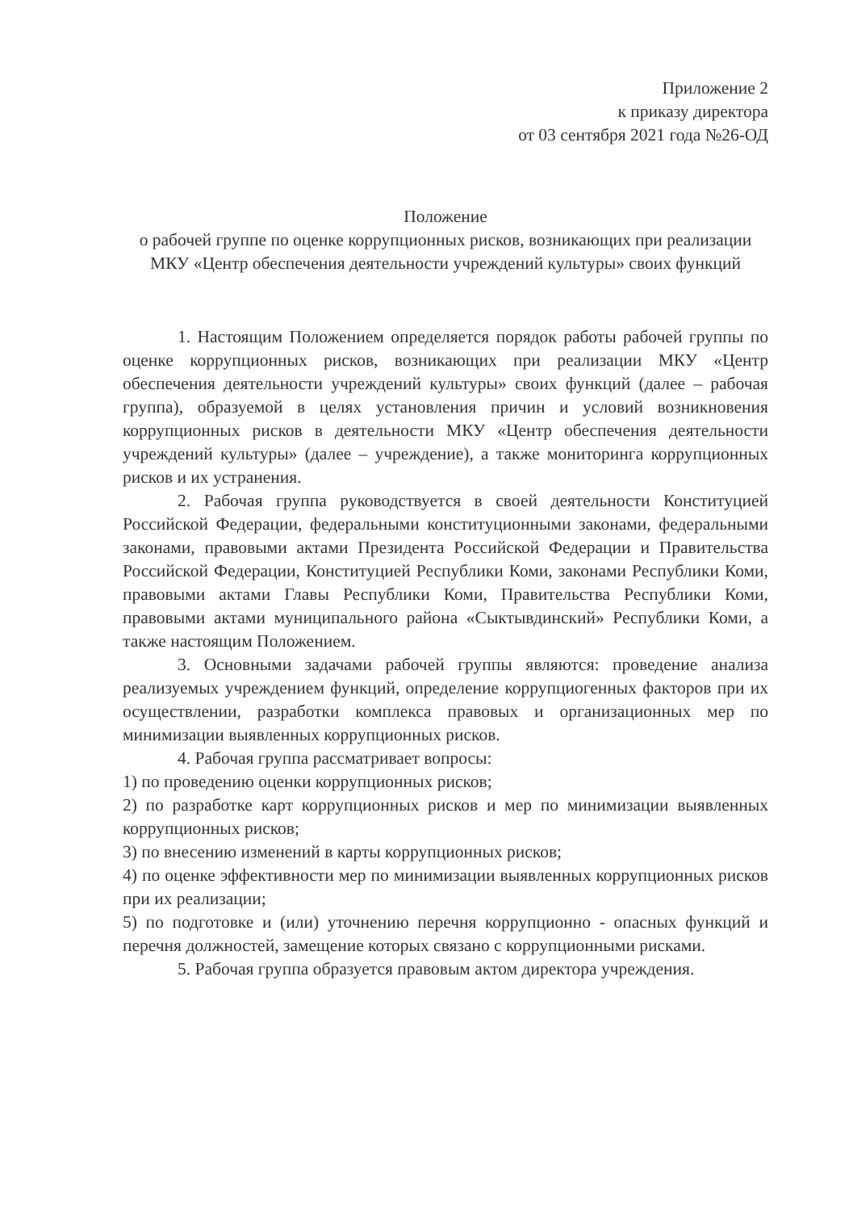Приложение 2
к приказу директора
от 03 сентября 2021 года №26-ОД
Положение
о рабочей группе по оценке коррупционных рисков, возникающих при реализации МКУ «Центр обеспечения деятельности учреждений культуры» своих функций
1. Настоящим Положением определяется порядок работы рабочей группы по оценке коррупционных рисков, возникающих при реализации МКУ «Центр обеспечения деятельности учреждений культуры» своих функций (далее – рабочая группа), образуемой в целях установления причин и условий возникновения коррупционных рисков в деятельности МКУ «Центр обеспечения деятельности учреждений культуры» (далее – учреждение), а также мониторинга коррупционных рисков и их устранения.
2. Рабочая группа руководствуется в своей деятельности Конституцией Российской Федерации, федеральными конституционными законами, федеральными законами, правовыми актами Президента Российской Федерации и Правительства Российской Федерации, Конституцией Республики Коми, законами Республики Коми, правовыми актами Главы Республики Коми, Правительства Республики Коми, правовыми актами муниципального района «Сыктывдинский» Республики Коми, а также настоящим Положением.
3. Основными задачами рабочей группы являются: проведение анализа реализуемых учреждением функций, определение коррупциогенных факторов при их осуществлении, разработки комплекса правовых и организационных мер по минимизации выявленных коррупционных рисков.
4. Рабочая группа рассматривает вопросы:
1) по проведению оценки коррупционных рисков;
2) по разработке карт коррупционных рисков и мер по минимизации выявленных коррупционных рисков;
3) по внесению изменений в карты коррупционных рисков;
4) по оценке эффективности мер по минимизации выявленных коррупционных рисков при их реализации;
5) по подготовке и (или) уточнению перечня коррупционно - опасных функций и перечня должностей, замещение которых связано с коррупционными рисками.
5. Рабочая группа образуется правовым актом директора учреждения.